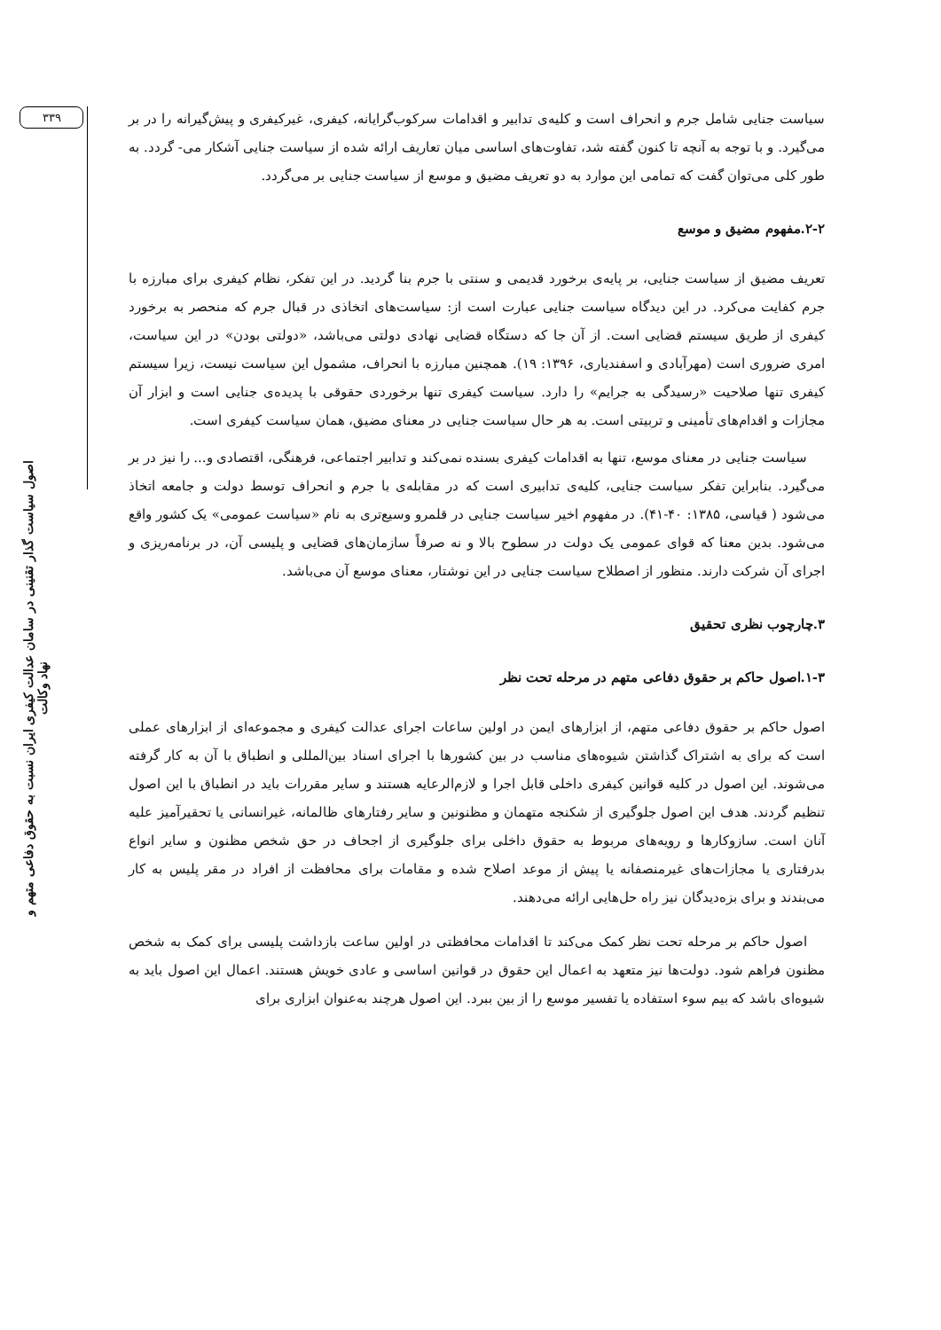۳۳۹
اصول سیاست گذار تقنینی در سامان عدالت کیفری ایران نسبت به حقوق دفاعی متهم و نهاد وکالت
سیاست جنایی شامل جرم و انحراف است و کلیه‌ی تدابیر و اقدامات سرکوب‌گرایانه، کیفری، غیرکیفری و پیش‌گیرانه را در بر می‌گیرد. و با توجه به آنچه تا کنون گفته شد، تفاوت‌های اساسی میان تعاریف ارائه شده از سیاست جنایی آشکار می- گردد. به طور کلی می‌توان گفت که تمامی این موارد به دو تعریف مضیق و موسع از سیاست جنایی بر می‌گردد.
۲-۲.مفهوم مضیق و موسع
تعریف مضیق از سیاست جنایی، بر پایه‌ی برخورد قدیمی و سنتی با جرم بنا گردید. در این تفکر، نظام کیفری برای مبارزه با جرم کفایت می‌کرد. در این دیدگاه سیاست جنایی عبارت است از: سیاست‌های اتخاذی در قبال جرم که منحصر به برخورد کیفری از طریق سیستم قضایی است. از آن جا که دستگاه قضایی نهادی دولتی می‌باشد، «دولتی بودن» در این سیاست، امری ضروری است (مهرآبادی و اسفندیاری، ۱۳۹۶: ۱۹). همچنین مبارزه با انحراف، مشمول این سیاست نیست، زیرا سیستم کیفری تنها صلاحیت «رسیدگی به جرایم» را دارد. سیاست کیفری تنها برخوردی حقوقی با پدیده‌ی جنایی است و ابزار آن مجازات و اقدام‌های تأمینی و تربیتی است. به هر حال سیاست جنایی در معنای مضیق، همان سیاست کیفری است.
سیاست جنایی در معنای موسع، تنها به اقدامات کیفری بسنده نمی‌کند و تدابیر اجتماعی، فرهنگی، اقتصادی و... را نیز در بر می‌گیرد. بنابراین تفکر سیاست جنایی، کلیه‌ی تدابیری است که در مقابله‌ی با جرم و انحراف توسط دولت و جامعه اتخاذ می‌شود ( قیاسی، ۱۳۸۵: ۴۰-۴۱). در مفهوم اخیر سیاست جنایی در قلمرو وسیع‌تری به نام «سیاست عمومی» یک کشور واقع می‌شود. بدین معنا که قوای عمومی یک دولت در سطوح بالا و نه صرفاً سازمان‌های قضایی و پلیسی آن، در برنامه‌ریزی و اجرای آن شرکت دارند. منظور از اصطلاح سیاست جنایی در این نوشتار، معنای موسع آن می‌باشد.
۳.چارچوب نظری تحقیق
۱-۳.اصول حاکم بر حقوق دفاعی متهم در مرحله تحت نظر
اصول حاکم بر حقوق دفاعی متهم، از ابزارهای ایمن در اولین ساعات اجرای عدالت کیفری و مجموعه‌ای از ابزارهای عملی است که برای به اشتراک گذاشتن شیوه‌های مناسب در بین کشورها با اجرای اسناد بین‌المللی و انطباق با آن به کار گرفته می‌شوند. این اصول در کلیه قوانین کیفری داخلی قابل اجرا و لازم‌الرعایه هستند و سایر مقررات باید در انطباق با این اصول تنظیم گردند. هدف این اصول جلوگیری از شکنجه متهمان و مظنونین و سایر رفتارهای ظالمانه، غیرانسانی یا تحقیرآمیز علیه آنان است. سازوکارها و رویه‌های مربوط به حقوق داخلی برای جلوگیری از اجحاف در حق شخص مظنون و سایر انواع بدرفتاری یا مجازات‌های غیرمنصفانه یا پیش از موعد اصلاح شده و مقامات برای محافظت از افراد در مقر پلیس به کار می‌بندند و برای بزه‌دیدگان نیز راه حل‌هایی ارائه می‌دهند.
اصول حاکم بر مرحله تحت نظر کمک می‌کند تا اقدامات محافظتی در اولین ساعت بازداشت پلیسی برای کمک به شخص مظنون فراهم شود. دولت‌ها نیز متعهد به اعمال این حقوق در قوانین اساسی و عادی خویش هستند. اعمال این اصول باید به شیوه‌ای باشد که بیم سوء استفاده یا تفسیر موسع را از بین ببرد. این اصول هرچند به‌عنوان ابزاری برای